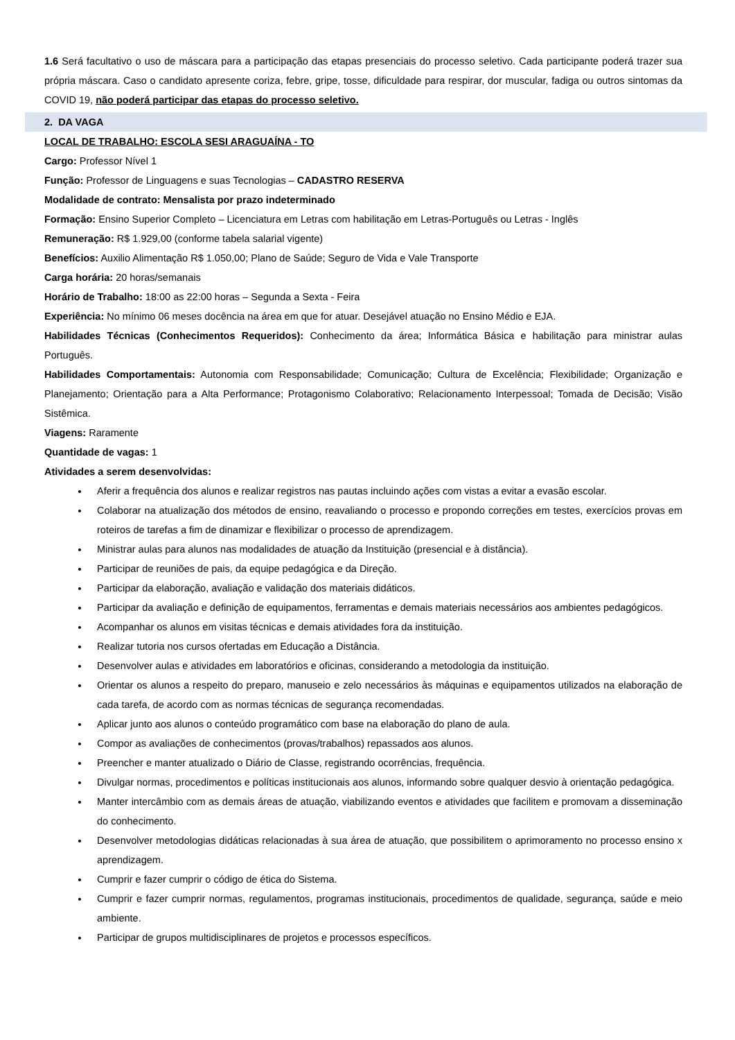1.6 Será facultativo o uso de máscara para a participação das etapas presenciais do processo seletivo. Cada participante poderá trazer sua própria máscara. Caso o candidato apresente coriza, febre, gripe, tosse, dificuldade para respirar, dor muscular, fadiga ou outros sintomas da COVID 19, não poderá participar das etapas do processo seletivo.
2. DA VAGA
LOCAL DE TRABALHO: ESCOLA SESI ARAGUAÍNA - TO
Cargo: Professor Nível 1
Função: Professor de Linguagens e suas Tecnologias – CADASTRO RESERVA
Modalidade de contrato: Mensalista por prazo indeterminado
Formação: Ensino Superior Completo – Licenciatura em Letras com habilitação em Letras-Português ou Letras - Inglês
Remuneração: R$ 1.929,00 (conforme tabela salarial vigente)
Benefícios: Auxilio Alimentação R$ 1.050,00; Plano de Saúde; Seguro de Vida e Vale Transporte
Carga horária: 20 horas/semanais
Horário de Trabalho: 18:00 as 22:00 horas – Segunda a Sexta - Feira
Experiência: No mínimo 06 meses docência na área em que for atuar. Desejável atuação no Ensino Médio e EJA.
Habilidades Técnicas (Conhecimentos Requeridos): Conhecimento da área; Informática Básica e habilitação para ministrar aulas Português.
Habilidades Comportamentais: Autonomia com Responsabilidade; Comunicação; Cultura de Excelência; Flexibilidade; Organização e Planejamento; Orientação para a Alta Performance; Protagonismo Colaborativo; Relacionamento Interpessoal; Tomada de Decisão; Visão Sistêmica.
Viagens: Raramente
Quantidade de vagas: 1
Atividades a serem desenvolvidas:
Aferir a frequência dos alunos e realizar registros nas pautas incluindo ações com vistas a evitar a evasão escolar.
Colaborar na atualização dos métodos de ensino, reavaliando o processo e propondo correções em testes, exercícios provas em roteiros de tarefas a fim de dinamizar e flexibilizar o processo de aprendizagem.
Ministrar aulas para alunos nas modalidades de atuação da Instituição (presencial e à distância).
Participar de reuniões de pais, da equipe pedagógica e da Direção.
Participar da elaboração, avaliação e validação dos materiais didáticos.
Participar da avaliação e definição de equipamentos, ferramentas e demais materiais necessários aos ambientes pedagógicos.
Acompanhar os alunos em visitas técnicas e demais atividades fora da instituição.
Realizar tutoria nos cursos ofertadas em Educação a Distância.
Desenvolver aulas e atividades em laboratórios e oficinas, considerando a metodologia da instituição.
Orientar os alunos a respeito do preparo, manuseio e zelo necessários às máquinas e equipamentos utilizados na elaboração de cada tarefa, de acordo com as normas técnicas de segurança recomendadas.
Aplicar junto aos alunos o conteúdo programático com base na elaboração do plano de aula.
Compor as avaliações de conhecimentos (provas/trabalhos) repassados aos alunos.
Preencher e manter atualizado o Diário de Classe, registrando ocorrências, frequência.
Divulgar normas, procedimentos e políticas institucionais aos alunos, informando sobre qualquer desvio à orientação pedagógica.
Manter intercâmbio com as demais áreas de atuação, viabilizando eventos e atividades que facilitem e promovam a disseminação do conhecimento.
Desenvolver metodologias didáticas relacionadas à sua área de atuação, que possibilitem o aprimoramento no processo ensino x aprendizagem.
Cumprir e fazer cumprir o código de ética do Sistema.
Cumprir e fazer cumprir normas, regulamentos, programas institucionais, procedimentos de qualidade, segurança, saúde e meio ambiente.
Participar de grupos multidisciplinares de projetos e processos específicos.